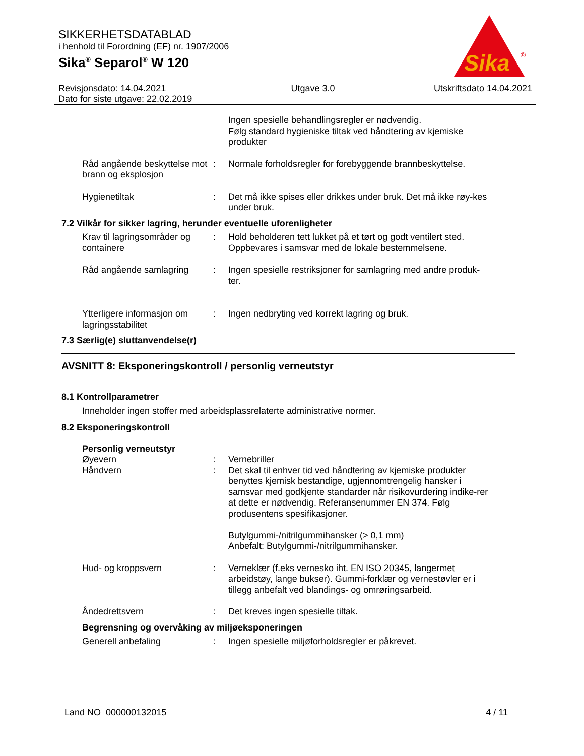SIKKERHETSDATABLAD
i henhold til Forordning (EF) nr. 1907/2006
Sika<sup>®</sup> Separol<sup>®</sup> W 120
Sika
®
Revisjonsdato: 14.04.2021
Dato for siste utgave: 22.02.2019
Utgave 3.0 Utskriftsdato 14.04.2021
Ingen spesielle behandlingsregler er nødvendig.
Følg standard hygieniske tiltak ved håndtering av kjemiske produkter
Råd angående beskyttelse mot brann og eksplosjon
: Normale forholdsregler for forebyggende brannbeskyttelse.
Hygienetiltak : Det må ikke spises eller drikkes under bruk. Det må ikke røy-kes under bruk.
7.2 Vilkår for sikker lagring, herunder eventuelle uforenligheter
Krav til lagringsområder og containere
: Hold beholderen tett lukket på et tørt og godt ventilert sted. Oppbevares i samsvar med de lokale bestemmelsene.
Råd angående samlagring : Ingen spesielle restriksjoner for samlagring med andre produk-ter.
Ytterligere informasjon om lagringsstabilitet
: Ingen nedbryting ved korrekt lagring og bruk.
7.3 Særlig(e) sluttanvendelse(r)
AVSNITT 8: Eksponeringskontroll / personlig verneutstyr
8.1 Kontrollparametrer
Inneholder ingen stoffer med arbeidsplassrelaterte administrative normer.
8.2 Eksponeringskontroll
Personlig verneutstyr
Øyevern : Vernebriller
Håndvern : Det skal til enhver tid ved håndtering av kjemiske produkter benyttes kjemisk bestandige, ugjennomtrengelig hansker i samsvar med godkjente standarder når risikovurdering indike-rer at dette er nødvendig. Referansenummer EN 374. Følg produsentens spesifikasjoner.
Butylgummi-/nitrilgummihansker (> 0,1 mm)
Anbefalt: Butylgummi-/nitrilgummihansker.
Hud- og kroppsvern : Verneklær (f.eks vernesko iht. EN ISO 20345, langermet arbeidstøy, lange bukser). Gummi-forklær og vernestøvler er i tillegg anbefalt ved blandings- og omrøringsarbeid.
Åndedrettsvern : Det kreves ingen spesielle tiltak.
Begrensning og overvåking av miljøeksponeringen
Generell anbefaling : Ingen spesielle miljøforholdsregler er påkrevet.
Land NO 000000132015 4 / 11